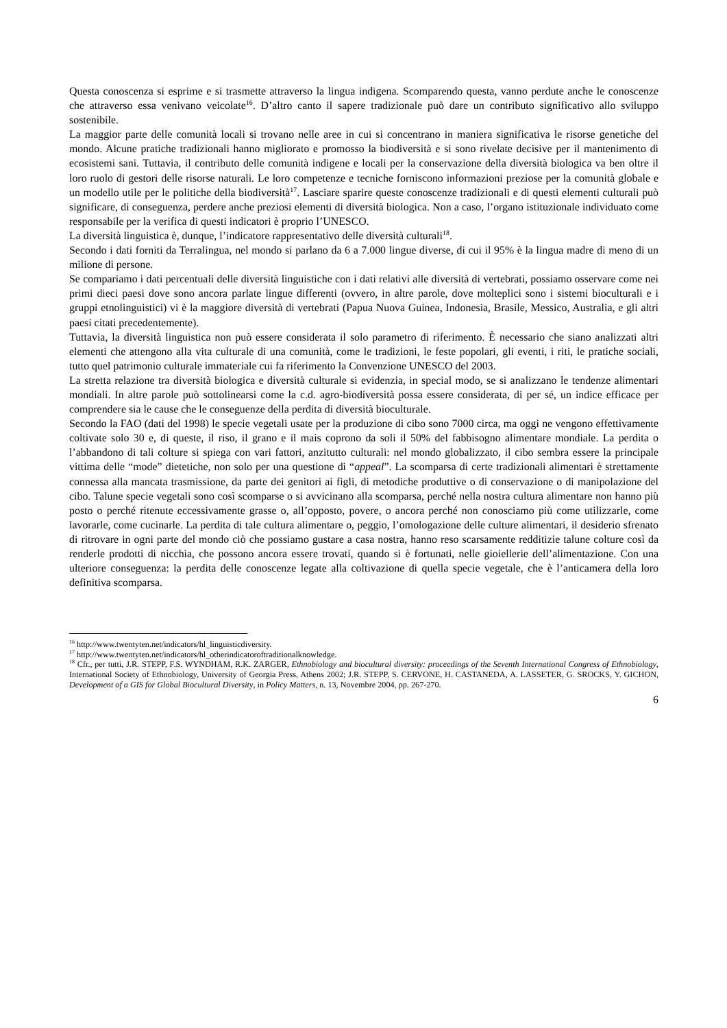Questa conoscenza si esprime e si trasmette attraverso la lingua indigena. Scomparendo questa, vanno perdute anche le conoscenze che attraverso essa venivano veicolate<sup>16</sup>. D’altro canto il sapere tradizionale può dare un contributo significativo allo sviluppo sostenibile.
La maggior parte delle comunità locali si trovano nelle aree in cui si concentrano in maniera significativa le risorse genetiche del mondo. Alcune pratiche tradizionali hanno migliorato e promosso la biodiversità e si sono rivelate decisive per il mantenimento di ecosistemi sani. Tuttavia, il contributo delle comunità indigene e locali per la conservazione della diversità biologica va ben oltre il loro ruolo di gestori delle risorse naturali. Le loro competenze e tecniche forniscono informazioni preziose per la comunità globale e un modello utile per le politiche della biodiversità<sup>17</sup>. Lasciare sparire queste conoscenze tradizionali e di questi elementi culturali può significare, di conseguenza, perdere anche preziosi elementi di diversità biologica. Non a caso, l’organo istituzionale individuato come responsabile per la verifica di questi indicatori è proprio l’UNESCO.
La diversità linguistica è, dunque, l’indicatore rappresentativo delle diversità culturali<sup>18</sup>.
Secondo i dati forniti da Terralingua, nel mondo si parlano da 6 a 7.000 lingue diverse, di cui il 95% è la lingua madre di meno di un milione di persone.
Se compariamo i dati percentuali delle diversità linguistiche con i dati relativi alle diversità di vertebrati, possiamo osservare come nei primi dieci paesi dove sono ancora parlate lingue differenti (ovvero, in altre parole, dove molteplici sono i sistemi bioculturali e i gruppi etnolinguistici) vi è la maggiore diversità di vertebrati (Papua Nuova Guinea, Indonesia, Brasile, Messico, Australia, e gli altri paesi citati precedentemente).
Tuttavia, la diversità linguistica non può essere considerata il solo parametro di riferimento. È necessario che siano analizzati altri elementi che attengono alla vita culturale di una comunità, come le tradizioni, le feste popolari, gli eventi, i riti, le pratiche sociali, tutto quel patrimonio culturale immateriale cui fa riferimento la Convenzione UNESCO del 2003.
La stretta relazione tra diversità biologica e diversità culturale si evidenzia, in special modo, se si analizzano le tendenze alimentari mondiali. In altre parole può sottolinearsi come la c.d. agro-biodiversità possa essere considerata, di per sé, un indice efficace per comprendere sia le cause che le conseguenze della perdita di diversità bioculturale.
Secondo la FAO (dati del 1998) le specie vegetali usate per la produzione di cibo sono 7000 circa, ma oggi ne vengono effettivamente coltivate solo 30 e, di queste, il riso, il grano e il mais coprono da soli il 50% del fabbisogno alimentare mondiale. La perdita o l’abbandono di tali colture si spiega con vari fattori, anzitutto culturali: nel mondo globalizzato, il cibo sembra essere la principale vittima delle “mode” dietetiche, non solo per una questione di “appeal”. La scomparsa di certe tradizionali alimentari è strettamente connessa alla mancata trasmissione, da parte dei genitori ai figli, di metodiche produttive o di conservazione o di manipolazione del cibo. Talune specie vegetali sono così scomparse o si avvicinano alla scomparsa, perché nella nostra cultura alimentare non hanno più posto o perché ritenute eccessivamente grasse o, all’opposto, povere, o ancora perché non conosciamo più come utilizzarle, come lavorarle, come cucinarle. La perdita di tale cultura alimentare o, peggio, l’omologazione delle culture alimentari, il desiderio sfrenato di ritrovare in ogni parte del mondo ciò che possiamo gustare a casa nostra, hanno reso scarsamente redditizie talune colture così da renderle prodotti di nicchia, che possono ancora essere trovati, quando si è fortunati, nelle gioiellerie dell’alimentazione. Con una ulteriore conseguenza: la perdita delle conoscenze legate alla coltivazione di quella specie vegetale, che è l’anticamera della loro definitiva scomparsa.
<sup>16</sup> http://www.twentyten.net/indicators/hl_linguisticdiversity.
<sup>17</sup> http://www.twentyten.net/indicators/hl_otherindicatoroftraditionalknowledge.
<sup>18</sup> Cfr., per tutti, J.R. STEPP, F.S. WYNDHAM, R.K. ZARGER, Ethnobiology and biocultural diversity: proceedings of the Seventh International Congress of Ethnobiology, International Society of Ethnobiology, University of Georgia Press, Athens 2002; J.R. STEPP, S. CERVONE, H. CASTANEDA, A. LASSETER, G. SROCKS, Y. GICHON, Development of a GIS for Global Biocultural Diversity, in Policy Matters, n. 13, Novembre 2004, pp. 267-270.
6